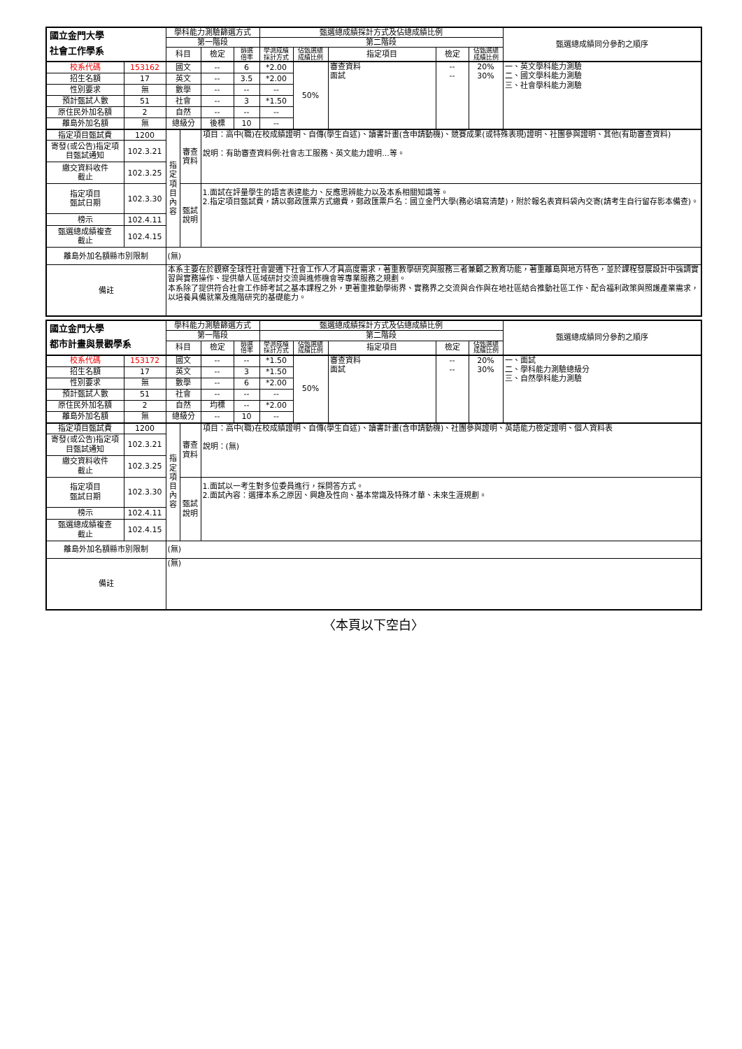| 國立金門大學 社會工作學系 | | 學科能力測驗篩選方式 | | | | 甄選總成績採計方式及佔總成績比例 | | | | | 甄選總成績同分參酌之順序 |
| --- | --- | --- | --- | --- | --- | --- | --- | --- | --- | --- | --- |
| | | 第一階段 | | | | 第二階段 | | | | | |
| | | 科目 | | 檢定 | 篩選 倍率 | 學測成績 採計方式 | 佔甄選總 成績比例 | 指定項目 | 檢定 | 佔甄選總 成績比例 | |
| 校系代碼 | 153162 | 國文 | | -- | 6 | *2.00 | 50% | 審查資料 面試 | -- -- | 20% 30% | 一、英文學科能力測驗 二、國文學科能力測驗 三、社會學科能力測驗 |
| 招生名額 | 17 | 英文 | | -- | 3.5 | *2.00 | | | | | |
| 性別要求 | 無 | 數學 | | -- | -- | -- | | | | | |
| 預計甄試人數 | 51 | 社會 | | -- | 3 | *1.50 | | | | | |
| 原住民外加名額 | 2 | 自然 | | -- | -- | -- | | | | | |
| 離島外加名額 | 無 | 總級分 | | 後標 | 10 | -- | | | | | |
| 指定項目甄試費 | 1200 | 指 定 項 目 內 容 | 審查 資料 | 項目：高中(職)在校成績證明、自傳(學生自述)、讀書計畫(含申請動機)、競賽成果(或特殊表現)證明、社團參與證明、其他(有助審查資料) 說明：有助審查資料例:社會志工服務、英文能力證明...等。 | | | | | | | |
| 寄發(或公告)指定項目甄試通知 | 102.3.21 | | | | | | | | | | |
| 繳交資料收件 截止 | 102.3.25 | | | | | | | | | | |
| 指定項目 甄試日期 | 102.3.30 | | 甄試 說明 | 1.面試在評量學生的語言表達能力、反應思辨能力以及本系相關知識等。 2.指定項目甄試費，請以郵政匯票方式繳費，郵政匯票戶名：國立金門大學(務必填寫清楚)，附於報名表資料袋內交寄(請考生自行留存影本備查)。 | | | | | | | |
| 榜示 | 102.4.11 | | | | | | | | | | |
| 甄選總成績複查 截止 | 102.4.15 | | | | | | | | | | |
| 離島外加名額縣市別限制 | | (無) | | | | | | | | | |
| 備註 | | 本系主要在於觀察全球性社會變遷下社會工作人才具高度需求，著重教學研究與服務三者兼顧之教育功能，著重離島與地方特色，並於課程發展設計中強調實習與實務操作、提供華人區域研討交流與進修機會等專業服務之規劃。 本系除了提供符合社會工作師考試之基本課程之外，更著重推動學術界、實務界之交流與合作與在地社區結合推動社區工作、配合福利政策與照護產業需求，以培養具備就業及進階研究的基礎能力。 | | | | | | | | | |
| 國立金門大學 都市計畫與景觀學系 | | 學科能力測驗篩選方式 | | | | 甄選總成績採計方式及佔總成績比例 | | | | | 甄選總成績同分參酌之順序 |
| --- | --- | --- | --- | --- | --- | --- | --- | --- | --- | --- | --- |
| | | 第一階段 | | | | 第二階段 | | | | | |
| | | 科目 | | 檢定 | 篩選 倍率 | 學測成績 採計方式 | 佔甄選總 成績比例 | 指定項目 | 檢定 | 佔甄選總 成績比例 | |
| 校系代碼 | 153172 | 國文 | | -- | -- | *1.50 | 50% | 審查資料 面試 | -- -- | 20% 30% | 一、面試 二、學科能力測驗總級分 三、自然學科能力測驗 |
| 招生名額 | 17 | 英文 | | -- | 3 | *1.50 | | | | | |
| 性別要求 | 無 | 數學 | | -- | 6 | *2.00 | | | | | |
| 預計甄試人數 | 51 | 社會 | | -- | -- | -- | | | | | |
| 原住民外加名額 | 2 | 自然 | | 均標 | -- | *2.00 | | | | | |
| 離島外加名額 | 無 | 總級分 | | -- | 10 | -- | | | | | |
| 指定項目甄試費 | 1200 | 指 定 項 目 內 容 | 審查 資料 | 項目：高中(職)在校成績證明、自傳(學生自述)、讀書計畫(含申請動機)、社團參與證明、英語能力檢定證明、個人資料表 說明：(無) | | | | | | | |
| 寄發(或公告)指定項目甄試通知 | 102.3.21 | | | | | | | | | | |
| 繳交資料收件 截止 | 102.3.25 | | | | | | | | | | |
| 指定項目 甄試日期 | 102.3.30 | | 甄試 說明 | 1.面試以一考生對多位委員進行，採問答方式。 2.面試內容：選擇本系之原因、興趣及性向、基本常識及特殊才華、未來生涯規劃。 | | | | | | | |
| 榜示 | 102.4.11 | | | | | | | | | | |
| 甄選總成績複查 截止 | 102.4.15 | | | | | | | | | | |
| 離島外加名額縣市別限制 | | (無) | | | | | | | | | |
| 備註 | | (無) | | | | | | | | | |
〈本頁以下空白〉